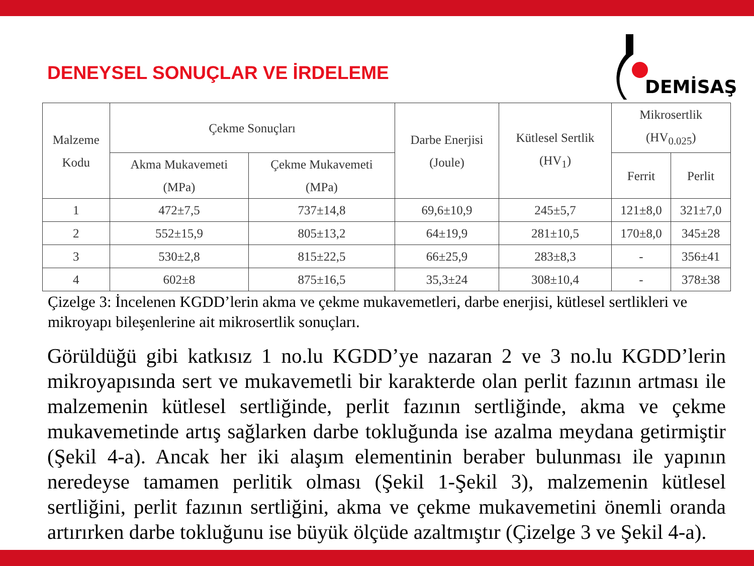DENEYSEL SONUÇLAR VE İRDELEME
DEMİSAŞ
| Malzeme Kodu | Çekme Sonuçları | | Darbe Enerjisi (Joule) | Kütlesel Sertlik (HV<sub>1</sub>) | Mikrosertlik (HV<sub>0.025</sub>) | |
| --- | --- | --- | --- | --- | --- | --- |
| | Akma Mukavemeti (MPa) | Çekme Mukavemeti (MPa) | | | Ferrit | Perlit |
| 1 | 472±7,5 | 737±14,8 | 69,6±10,9 | 245±5,7 | 121±8,0 | 321±7,0 |
| 2 | 552±15,9 | 805±13,2 | 64±19,9 | 281±10,5 | 170±8,0 | 345±28 |
| 3 | 530±2,8 | 815±22,5 | 66±25,9 | 283±8,3 | - | 356±41 |
| 4 | 602±8 | 875±16,5 | 35,3±24 | 308±10,4 | - | 378±38 |
Çizelge 3: İncelenen KGDD’lerin akma ve çekme mukavemetleri, darbe enerjisi, kütlesel sertlikleri ve mikroyapı bileşenlerine ait mikrosertlik sonuçları.
Görüldüğü gibi katkısız 1 no.lu KGDD’ye nazaran 2 ve 3 no.lu KGDD’lerin mikroyapısında sert ve mukavemetli bir karakterde olan perlit fazının artması ile malzemenin kütlesel sertliğinde, perlit fazının sertliğinde, akma ve çekme mukavemetinde artış sağlarken darbe tokluğunda ise azalma meydana getirmiştir (Şekil 4-a). Ancak her iki alaşım elementinin beraber bulunması ile yapının neredeyse tamamen perlitik olması (Şekil 1-Şekil 3), malzemenin kütlesel sertliğini, perlit fazının sertliğini, akma ve çekme mukavemetini önemli oranda artırırken darbe tokluğunu ise büyük ölçüde azaltmıştır (Çizelge 3 ve Şekil 4-a).